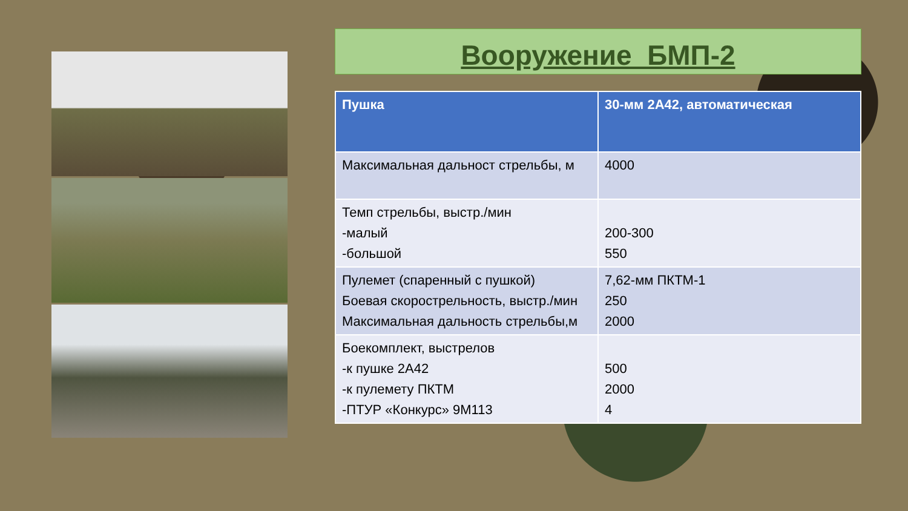Вооружение БМП-2
| Пушка | 30-мм 2А42, автоматическая |
| --- | --- |
| Максимальная дальност стрельбы, м | 4000 |
| Темп стрельбы, выстр./мин -малый -большой | 200-300 550 |
| Пулемет (спаренный с пушкой) Боевая скорострельность, выстр./мин Максимальная дальность стрельбы,м | 7,62-мм ПКТМ-1 250 2000 |
| Боекомплект, выстрелов -к пушке 2А42 -к пулемету ПКТМ -ПТУР «Конкурс» 9М113 | 500 2000 4 |